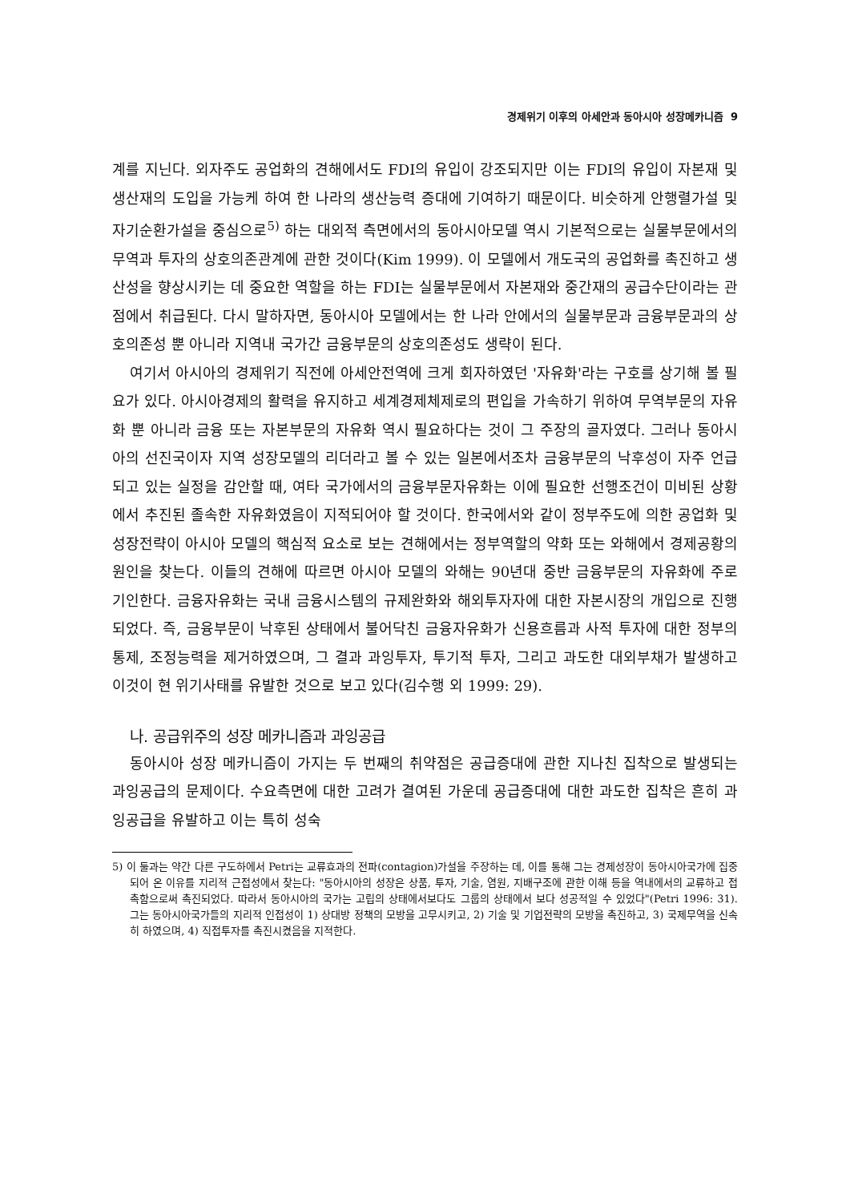경제위기 이후의 아세안과 동아시아 성장메카니즘 9
계를 지닌다. 외자주도 공업화의 견해에서도 FDI의 유입이 강조되지만 이는 FDI의 유입이 자본재 및 생산재의 도입을 가능케 하여 한 나라의 생산능력 증대에 기여하기 때문이다. 비슷하게 안행렬가설 및 자기순환가설을 중심으로<sup>5)</sup> 하는 대외적 측면에서의 동아시아모델 역시 기본적으로는 실물부문에서의 무역과 투자의 상호의존관계에 관한 것이다(Kim 1999). 이 모델에서 개도국의 공업화를 촉진하고 생산성을 향상시키는 데 중요한 역할을 하는 FDI는 실물부문에서 자본재와 중간재의 공급수단이라는 관점에서 취급된다. 다시 말하자면, 동아시아 모델에서는 한 나라 안에서의 실물부문과 금융부문과의 상호의존성 뿐 아니라 지역내 국가간 금융부문의 상호의존성도 생략이 된다.
여기서 아시아의 경제위기 직전에 아세안전역에 크게 회자하였던 '자유화'라는 구호를 상기해 볼 필요가 있다. 아시아경제의 활력을 유지하고 세계경제체제로의 편입을 가속하기 위하여 무역부문의 자유화 뿐 아니라 금융 또는 자본부문의 자유화 역시 필요하다는 것이 그 주장의 골자였다. 그러나 동아시아의 선진국이자 지역 성장모델의 리더라고 볼 수 있는 일본에서조차 금융부문의 낙후성이 자주 언급되고 있는 실정을 감안할 때, 여타 국가에서의 금융부문자유화는 이에 필요한 선행조건이 미비된 상황에서 추진된 졸속한 자유화였음이 지적되어야 할 것이다. 한국에서와 같이 정부주도에 의한 공업화 및 성장전략이 아시아 모델의 핵심적 요소로 보는 견해에서는 정부역할의 약화 또는 와해에서 경제공황의 원인을 찾는다. 이들의 견해에 따르면 아시아 모델의 와해는 90년대 중반 금융부문의 자유화에 주로 기인한다. 금융자유화는 국내 금융시스템의 규제완화와 해외투자자에 대한 자본시장의 개입으로 진행되었다. 즉, 금융부문이 낙후된 상태에서 불어닥친 금융자유화가 신용흐름과 사적 투자에 대한 정부의 통제, 조정능력을 제거하였으며, 그 결과 과잉투자, 투기적 투자, 그리고 과도한 대외부채가 발생하고 이것이 현 위기사태를 유발한 것으로 보고 있다(김수행 외 1999: 29).
나. 공급위주의 성장 메카니즘과 과잉공급
동아시아 성장 메카니즘이 가지는 두 번째의 취약점은 공급증대에 관한 지나친 집착으로 발생되는 과잉공급의 문제이다. 수요측면에 대한 고려가 결여된 가운데 공급증대에 대한 과도한 집착은 흔히 과잉공급을 유발하고 이는 특히 성숙
5) 이 둘과는 약간 다른 구도하에서 Petri는 교류효과의 전파(contagion)가설을 주장하는 데, 이를 통해 그는 경제성장이 동아시아국가에 집중되어 온 이유를 지리적 근접성에서 찾는다: "동아시아의 성장은 상품, 투자, 기술, 염원, 지배구조에 관한 이해 등을 역내에서의 교류하고 접촉함으로써 촉진되었다. 따라서 동아시아의 국가는 고립의 상태에서보다도 그룹의 상태에서 보다 성공적일 수 있었다"(Petri 1996: 31). 그는 동아시아국가들의 지리적 인접성이 1) 상대방 정책의 모방을 고무시키고, 2) 기술 및 기업전략의 모방을 촉진하고, 3) 국제무역을 신속히 하였으며, 4) 직접투자를 촉진시켰음을 지적한다.